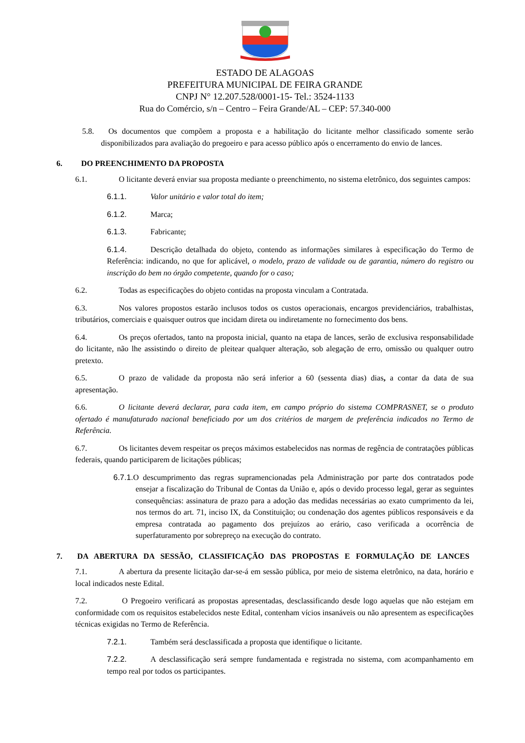ESTADO DE ALAGOAS
PREFEITURA MUNICIPAL DE FEIRA GRANDE
CNPJ N° 12.207.528/0001-15- Tel.: 3524-1133
Rua do Comércio, s/n – Centro – Feira Grande/AL – CEP: 57.340-000
5.8. Os documentos que compõem a proposta e a habilitação do licitante melhor classificado somente serão disponibilizados para avaliação do pregoeiro e para acesso público após o encerramento do envio de lances.
6. DO PREENCHIMENTO DA PROPOSTA
6.1. O licitante deverá enviar sua proposta mediante o preenchimento, no sistema eletrônico, dos seguintes campos:
6.1.1. Valor unitário e valor total do item;
6.1.2. Marca;
6.1.3. Fabricante;
6.1.4. Descrição detalhada do objeto, contendo as informações similares à especificação do Termo de Referência: indicando, no que for aplicável, o modelo, prazo de validade ou de garantia, número do registro ou inscrição do bem no órgão competente, quando for o caso;
6.2. Todas as especificações do objeto contidas na proposta vinculam a Contratada.
6.3. Nos valores propostos estarão inclusos todos os custos operacionais, encargos previdenciários, trabalhistas, tributários, comerciais e quaisquer outros que incidam direta ou indiretamente no fornecimento dos bens.
6.4. Os preços ofertados, tanto na proposta inicial, quanto na etapa de lances, serão de exclusiva responsabilidade do licitante, não lhe assistindo o direito de pleitear qualquer alteração, sob alegação de erro, omissão ou qualquer outro pretexto.
6.5. O prazo de validade da proposta não será inferior a 60 (sessenta dias) dias, a contar da data de sua apresentação.
6.6. O licitante deverá declarar, para cada item, em campo próprio do sistema COMPRASNET, se o produto ofertado é manufaturado nacional beneficiado por um dos critérios de margem de preferência indicados no Termo de Referência.
6.7. Os licitantes devem respeitar os preços máximos estabelecidos nas normas de regência de contratações públicas federais, quando participarem de licitações públicas;
6.7.1. O descumprimento das regras supramencionadas pela Administração por parte dos contratados pode ensejar a fiscalização do Tribunal de Contas da União e, após o devido processo legal, gerar as seguintes consequências: assinatura de prazo para a adoção das medidas necessárias ao exato cumprimento da lei, nos termos do art. 71, inciso IX, da Constituição; ou condenação dos agentes públicos responsáveis e da empresa contratada ao pagamento dos prejuízos ao erário, caso verificada a ocorrência de superfaturamento por sobrepreço na execução do contrato.
7. DA ABERTURA DA SESSÃO, CLASSIFICAÇÃO DAS PROPOSTAS E FORMULAÇÃO DE LANCES
7.1. A abertura da presente licitação dar-se-á em sessão pública, por meio de sistema eletrônico, na data, horário e local indicados neste Edital.
7.2. O Pregoeiro verificará as propostas apresentadas, desclassificando desde logo aquelas que não estejam em conformidade com os requisitos estabelecidos neste Edital, contenham vícios insanáveis ou não apresentem as especificações técnicas exigidas no Termo de Referência.
7.2.1. Também será desclassificada a proposta que identifique o licitante.
7.2.2. A desclassificação será sempre fundamentada e registrada no sistema, com acompanhamento em tempo real por todos os participantes.